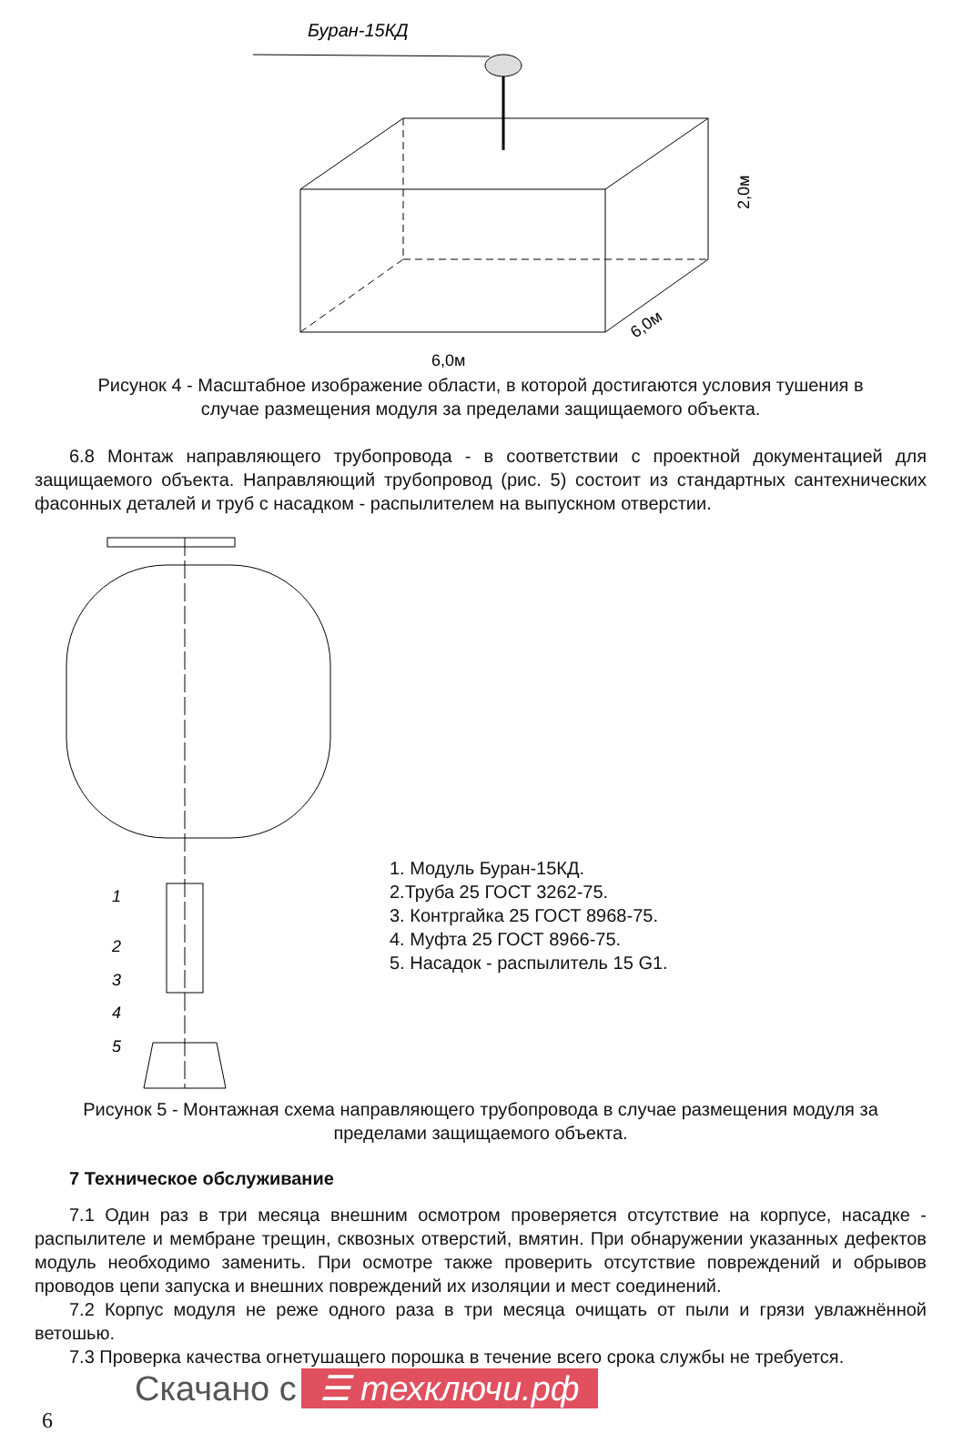Буран-15КД
6,0м
6,0м
2,0м
Рисунок 4 - Масштабное изображение области, в которой достигаются условия тушения в случае размещения модуля за пределами защищаемого объекта.
6.8 Монтаж направляющего трубопровода - в соответствии с проектной документацией для защищаемого объекта. Направляющий трубопровод (рис. 5) состоит из стандартных сантехнических фасонных деталей и труб с насадком - распылителем на выпускном отверстии.
1
2
3
4
5
1. Модуль Буран-15КД.
2.Труба 25 ГОСТ 3262-75.
3. Контргайка 25 ГОСТ 8968-75.
4. Муфта 25 ГОСТ 8966-75.
5. Насадок - распылитель 15 G1.
Рисунок 5 - Монтажная схема направляющего трубопровода в случае размещения модуля за пределами защищаемого объекта.
7 Техническое обслуживание
7.1 Один раз в три месяца внешним осмотром проверяется отсутствие на корпусе, насадке - распылителе и мембране трещин, сквозных отверстий, вмятин. При обнаружении указанных дефектов модуль необходимо заменить. При осмотре также проверить отсутствие повреждений и обрывов проводов цепи запуска и внешних повреждений их изоляции и мест соединений.
7.2 Корпус модуля не реже одного раза в три месяца очищать от пыли и грязи увлажнённой ветошью.
7.3 Проверка качества огнетушащего порошка в течение всего срока службы не требуется.
Скачано с ☰ техключи.рф
6